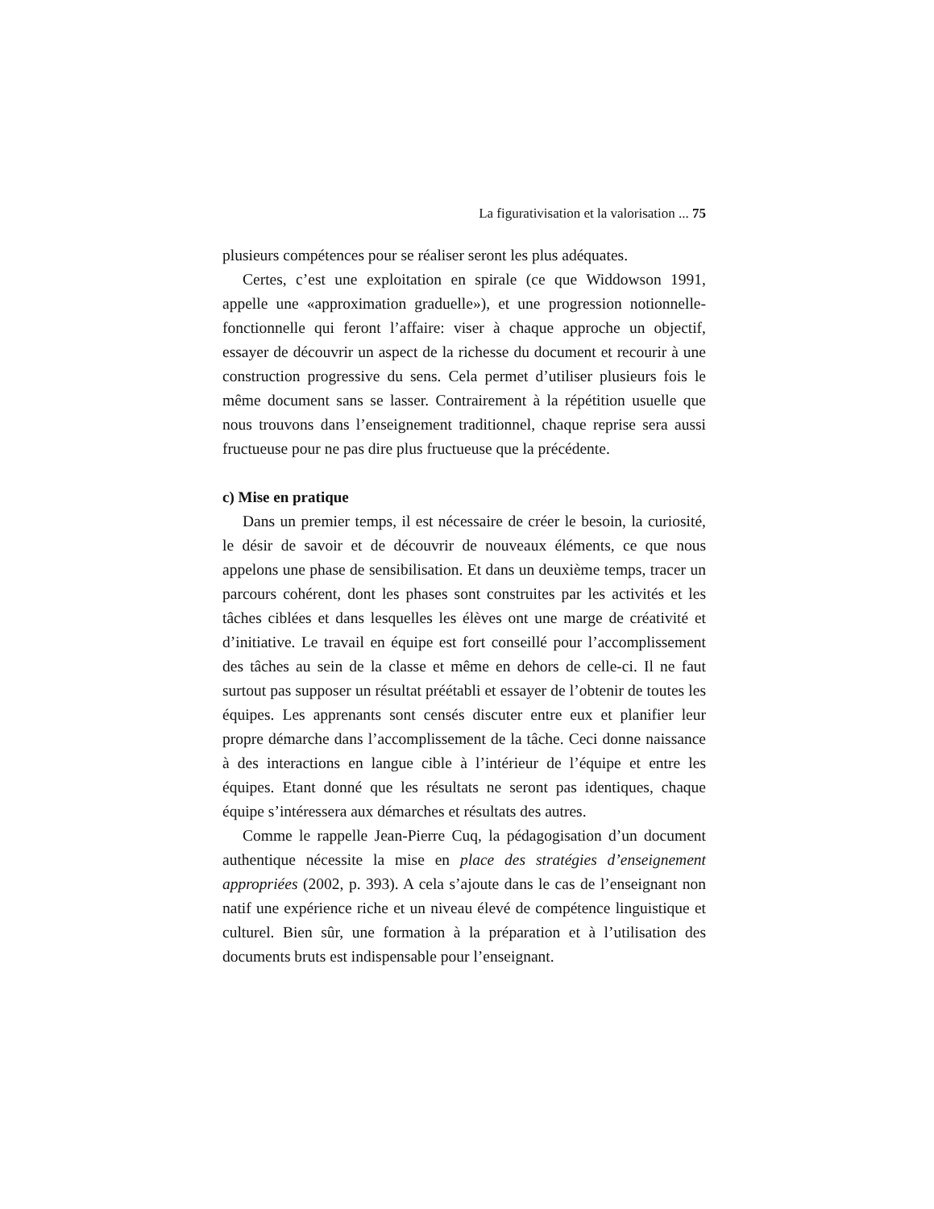La figurativisation et la valorisation ... 75
plusieurs compétences pour se réaliser seront les plus adéquates.
Certes, c’est une exploitation en spirale (ce que Widdowson 1991, appelle une «approximation graduelle»), et une progression notionnelle-fonctionnelle qui feront l’affaire: viser à chaque approche un objectif, essayer de découvrir un aspect de la richesse du document et recourir à une construction progressive du sens. Cela permet d’utiliser plusieurs fois le même document sans se lasser. Contrairement à la répétition usuelle que nous trouvons dans l’enseignement traditionnel, chaque reprise sera aussi fructueuse pour ne pas dire plus fructueuse que la précédente.
c) Mise en pratique
Dans un premier temps, il est nécessaire de créer le besoin, la curiosité, le désir de savoir et de découvrir de nouveaux éléments, ce que nous appelons une phase de sensibilisation. Et dans un deuxième temps, tracer un parcours cohérent, dont les phases sont construites par les activités et les tâches ciblées et dans lesquelles les élèves ont une marge de créativité et d’initiative. Le travail en équipe est fort conseillé pour l’accomplissement des tâches au sein de la classe et même en dehors de celle-ci. Il ne faut surtout pas supposer un résultat préétabli et essayer de l’obtenir de toutes les équipes. Les apprenants sont censés discuter entre eux et planifier leur propre démarche dans l’accomplissement de la tâche. Ceci donne naissance à des interactions en langue cible à l’intérieur de l’équipe et entre les équipes. Etant donné que les résultats ne seront pas identiques, chaque équipe s’intéressera aux démarches et résultats des autres.
Comme le rappelle Jean-Pierre Cuq, la pédagogisation d’un document authentique nécessite la mise en place des stratégies d’enseignement appropriées (2002, p. 393). A cela s’ajoute dans le cas de l’enseignant non natif une expérience riche et un niveau élevé de compétence linguistique et culturel. Bien sûr, une formation à la préparation et à l’utilisation des documents bruts est indispensable pour l’enseignant.